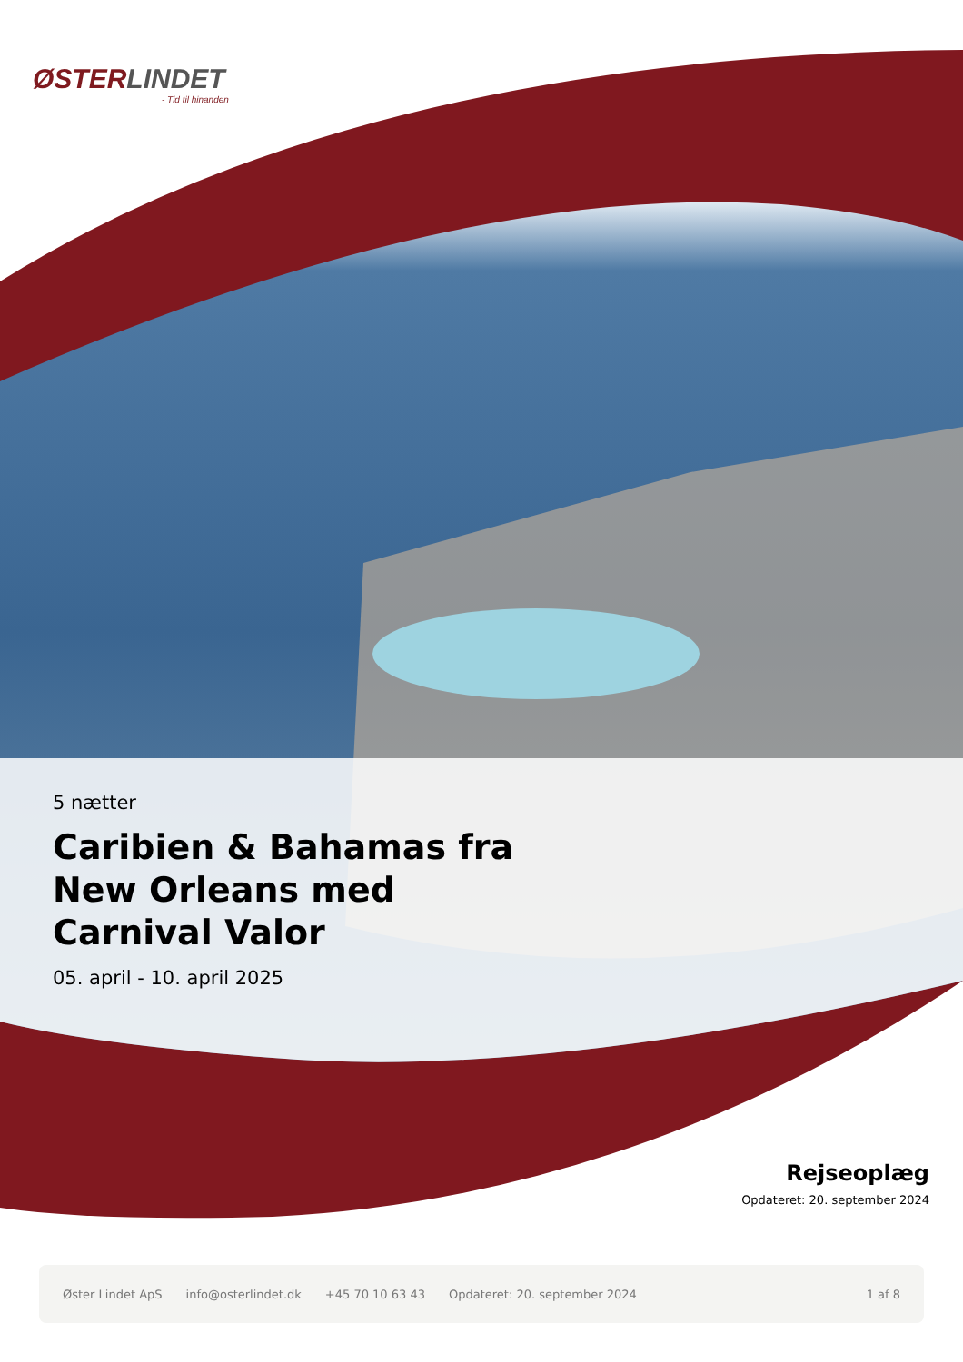ØSTERLINDET
- Tid til hinanden
5 nætter
Caribien & Bahamas fra New Orleans med Carnival Valor
05. april - 10. april 2025
Rejseoplæg
Opdateret: 20. september 2024
Øster Lindet ApS info@osterlindet.dk +45 70 10 63 43 Opdateret: 20. september 2024 1 af 8